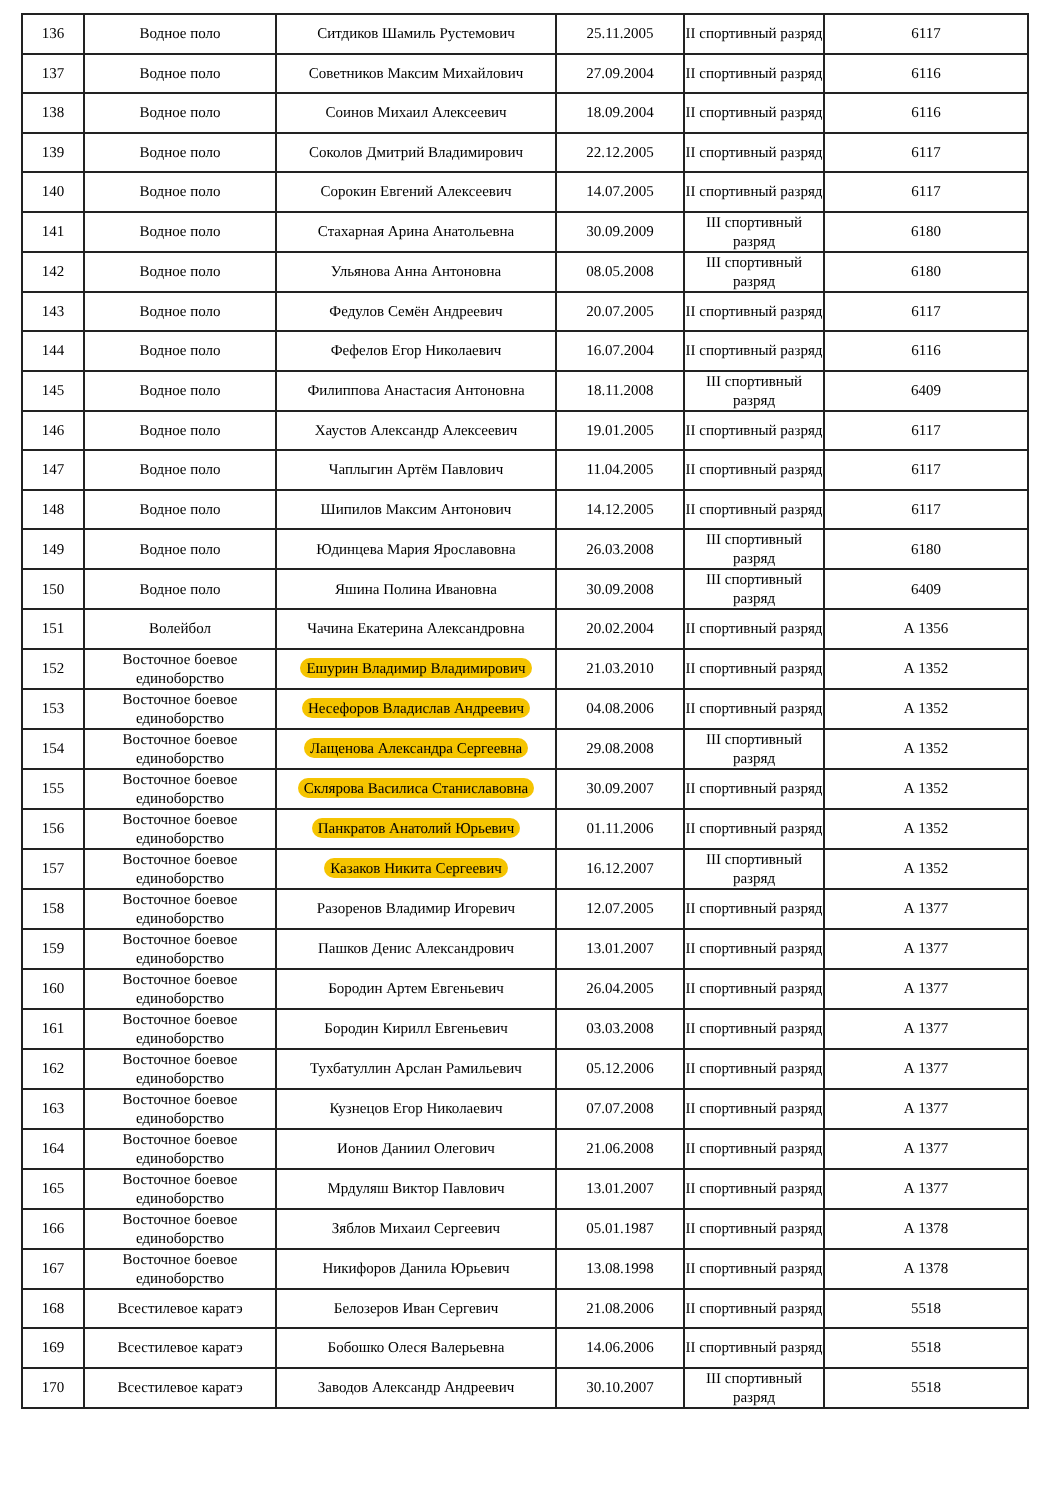| 136 | Водное поло | Ситдиков Шамиль Рустемович | 25.11.2005 | II спортивный разряд | 6117 |
| 137 | Водное поло | Советников Максим Михайлович | 27.09.2004 | II спортивный разряд | 6116 |
| 138 | Водное поло | Соинов Михаил Алексеевич | 18.09.2004 | II спортивный разряд | 6116 |
| 139 | Водное поло | Соколов Дмитрий Владимирович | 22.12.2005 | II спортивный разряд | 6117 |
| 140 | Водное поло | Сорокин Евгений Алексеевич | 14.07.2005 | II спортивный разряд | 6117 |
| 141 | Водное поло | Стахарная Арина Анатольевна | 30.09.2009 | III спортивный разряд | 6180 |
| 142 | Водное поло | Ульянова Анна Антоновна | 08.05.2008 | III спортивный разряд | 6180 |
| 143 | Водное поло | Федулов Семён Андреевич | 20.07.2005 | II спортивный разряд | 6117 |
| 144 | Водное поло | Фефелов Егор Николаевич | 16.07.2004 | II спортивный разряд | 6116 |
| 145 | Водное поло | Филиппова Анастасия Антоновна | 18.11.2008 | III спортивный разряд | 6409 |
| 146 | Водное поло | Хаустов Александр Алексеевич | 19.01.2005 | II спортивный разряд | 6117 |
| 147 | Водное поло | Чаплыгин Артём Павлович | 11.04.2005 | II спортивный разряд | 6117 |
| 148 | Водное поло | Шипилов Максим Антонович | 14.12.2005 | II спортивный разряд | 6117 |
| 149 | Водное поло | Юдинцева Мария Ярославовна | 26.03.2008 | III спортивный разряд | 6180 |
| 150 | Водное поло | Яшина Полина Ивановна | 30.09.2008 | III спортивный разряд | 6409 |
| 151 | Волейбол | Чачина Екатерина Александровна | 20.02.2004 | II спортивный разряд | А 1356 |
| 152 | Восточное боевое единоборство | Ешурин Владимир Владимирович | 21.03.2010 | II спортивный разряд | А 1352 |
| 153 | Восточное боевое единоборство | Несефоров Владислав Андреевич | 04.08.2006 | II спортивный разряд | А 1352 |
| 154 | Восточное боевое единоборство | Лащенова Александра Сергеевна | 29.08.2008 | III спортивный разряд | А 1352 |
| 155 | Восточное боевое единоборство | Склярова Василиса Станиславовна | 30.09.2007 | II спортивный разряд | А 1352 |
| 156 | Восточное боевое единоборство | Панкратов Анатолий Юрьевич | 01.11.2006 | II спортивный разряд | А 1352 |
| 157 | Восточное боевое единоборство | Казаков Никита Сергеевич | 16.12.2007 | III спортивный разряд | А 1352 |
| 158 | Восточное боевое единоборство | Разоренов Владимир Игоревич | 12.07.2005 | II спортивный разряд | А 1377 |
| 159 | Восточное боевое единоборство | Пашков Денис Александрович | 13.01.2007 | II спортивный разряд | А 1377 |
| 160 | Восточное боевое единоборство | Бородин Артем Евгеньевич | 26.04.2005 | II спортивный разряд | А 1377 |
| 161 | Восточное боевое единоборство | Бородин Кирилл Евгеньевич | 03.03.2008 | II спортивный разряд | А 1377 |
| 162 | Восточное боевое единоборство | Тухбатуллин Арслан Рамильевич | 05.12.2006 | II спортивный разряд | А 1377 |
| 163 | Восточное боевое единоборство | Кузнецов Егор Николаевич | 07.07.2008 | II спортивный разряд | А 1377 |
| 164 | Восточное боевое единоборство | Ионов Даниил Олегович | 21.06.2008 | II спортивный разряд | А 1377 |
| 165 | Восточное боевое единоборство | Мрдуляш Виктор Павлович | 13.01.2007 | II спортивный разряд | А 1377 |
| 166 | Восточное боевое единоборство | Зяблов Михаил Сергеевич | 05.01.1987 | II спортивный разряд | А 1378 |
| 167 | Восточное боевое единоборство | Никифоров Данила Юрьевич | 13.08.1998 | II спортивный разряд | А 1378 |
| 168 | Всестилевое каратэ | Белозеров Иван Сергевич | 21.08.2006 | II спортивный разряд | 5518 |
| 169 | Всестилевое каратэ | Бобошко Олеся Валерьевна | 14.06.2006 | II спортивный разряд | 5518 |
| 170 | Всестилевое каратэ | Заводов Александр Андреевич | 30.10.2007 | III спортивный разряд | 5518 |